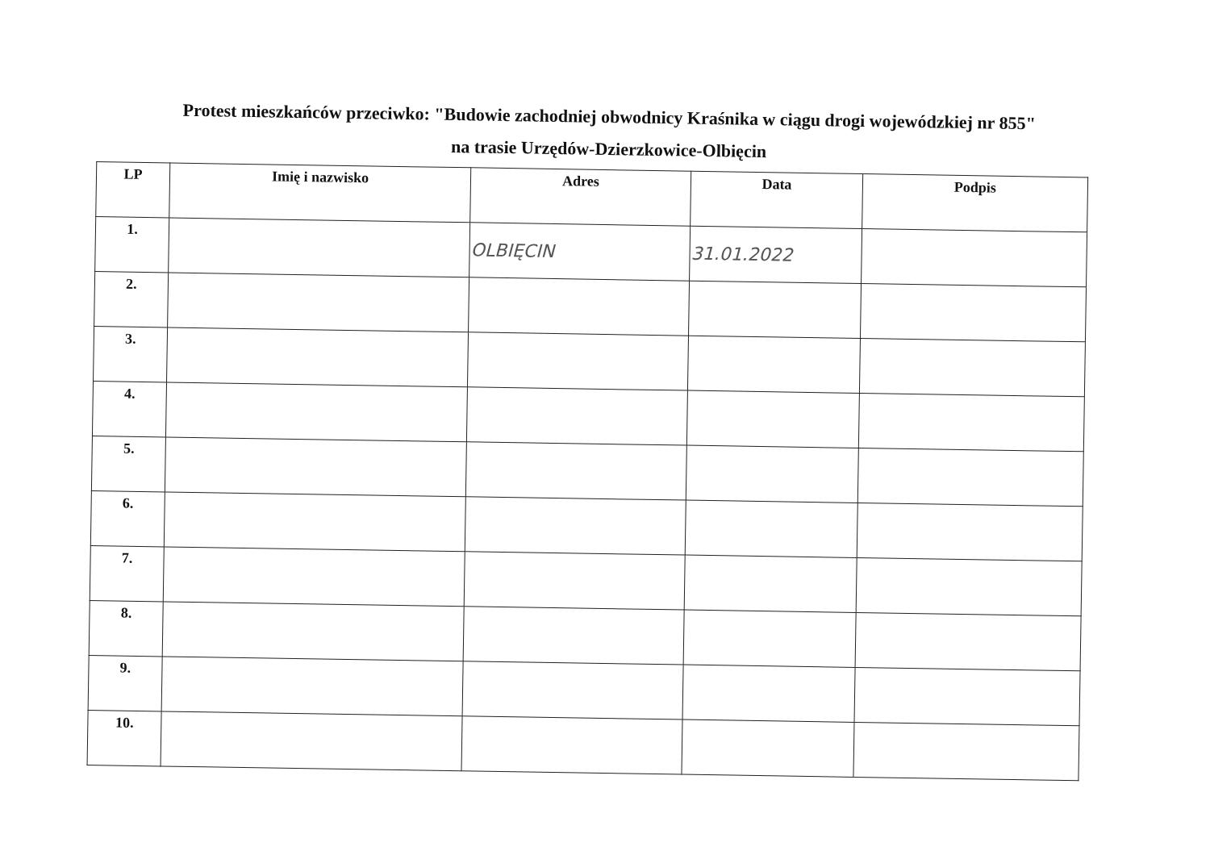Protest mieszkańców przeciwko: "Budowie zachodniej obwodnicy Kraśnika w ciągu drogi wojewódzkiej nr 855"
na trasie Urzędów-Dzierzkowice-Olbięcin
| LP | Imię i nazwisko | Adres | Data | Podpis |
| --- | --- | --- | --- | --- |
| 1. | | OLBIĘCIN | 31.01.2022 | |
| 2. | | | | |
| 3. | | | | |
| 4. | | | | |
| 5. | | | | |
| 6. | | | | |
| 7. | | | | |
| 8. | | | | |
| 9. | | | | |
| 10. | | | | |